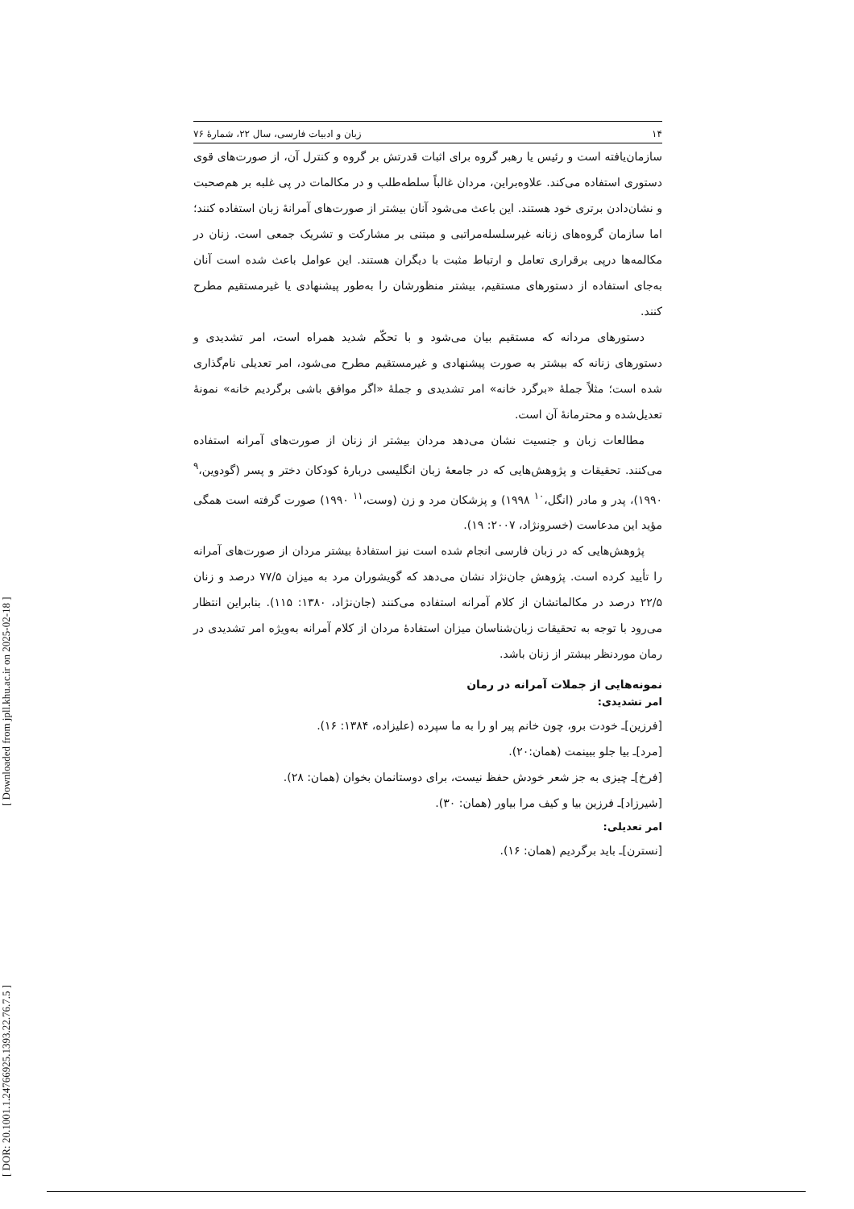[ DOR: 20.1001.1.24766925.1393.22.76.7.5 ] [ Downloaded from jpll.khu.ac.ir on 2025-02-18 ]
۱۴ زبان و ادبیات فارسی، سال ۲۲، شمارهٔ ۷۶
سازمان‌یافته است و رئیس یا رهبر گروه برای اثبات قدرتش بر گروه و کنترل آن، از صورت‌های قوی دستوری استفاده می‌کند. علاوه‌براین، مردان غالباً سلطه‌طلب و در مکالمات در پی غلبه بر هم‌صحبت و نشان‌دادن برتری خود هستند. این باعث می‌شود آنان بیشتر از صورت‌های آمرانهٔ زبان استفاده کنند؛ اما سازمان گروه‌های زنانه غیرسلسله‌مراتبی و مبتنی بر مشارکت و تشریک جمعی است. زنان در مکالمه‌ها درپی برقراری تعامل و ارتباط مثبت با دیگران هستند. این عوامل باعث شده است آنان به‌جای استفاده از دستورهای مستقیم، بیشتر منظورشان را به‌طور پیشنهادی یا غیرمستقیم مطرح کنند.
دستورهای مردانه که مستقیم بیان می‌شود و با تحکّم شدید همراه است، امر تشدیدی و دستورهای زنانه که بیشتر به صورت پیشنهادی و غیرمستقیم مطرح می‌شود، امر تعدیلی نام‌گذاری شده است؛ مثلاً جملهٔ «برگرد خانه» امر تشدیدی و جملهٔ «اگر موافق باشی برگردیم خانه» نمونهٔ تعدیل‌شده و محترمانهٔ آن است.
مطالعات زبان و جنسیت نشان می‌دهد مردان بیشتر از زنان از صورت‌های آمرانه استفاده می‌کنند. تحقیقات و پژوهش‌هایی که در جامعهٔ زبان انگلیسی دربارهٔ کودکان دختر و پسر (گودوین،<sup>۹</sup> ۱۹۹۰)، پدر و مادر (انگل،<sup>۱۰</sup> ۱۹۹۸) و پزشکان مرد و زن (وست،<sup>۱۱</sup> ۱۹۹۰) صورت گرفته است همگی مؤید این مدعاست (خسرونژاد، ۲۰۰۷: ۱۹).
پژوهش‌هایی که در زبان فارسی انجام شده است نیز استفادهٔ بیشتر مردان از صورت‌های آمرانه را تأیید کرده است. پژوهش جان‌نژاد نشان می‌دهد که گویشوران مرد به میزان ۷۷/۵ درصد و زنان ۲۲/۵ درصد در مکالماتشان از کلام آمرانه استفاده می‌کنند (جان‌نژاد، ۱۳۸۰: ۱۱۵). بنابراین انتظار می‌رود با توجه به تحقیقات زبان‌شناسان میزان استفادهٔ مردان از کلام آمرانه به‌ویژه امر تشدیدی در رمان موردنظر بیشتر از زنان باشد.
نمونه‌هایی از جملات آمرانه در رمان
امر تشدیدی:
[فرزین]ـ خودت برو، چون خانم پیر او را به ما سپرده (علیزاده، ۱۳۸۴: ۱۶).
[مرد]ـ بیا جلو ببینمت (همان:۲۰).
[فرخ]ـ چیزی به جز شعر خودش حفظ نیست، برای دوستانمان بخوان (همان: ۲۸).
[شیرزاد]ـ فرزین بیا و کیف مرا بیاور (همان: ۳۰).
امر تعدیلی:
[نسترن]ـ باید برگردیم (همان: ۱۶).